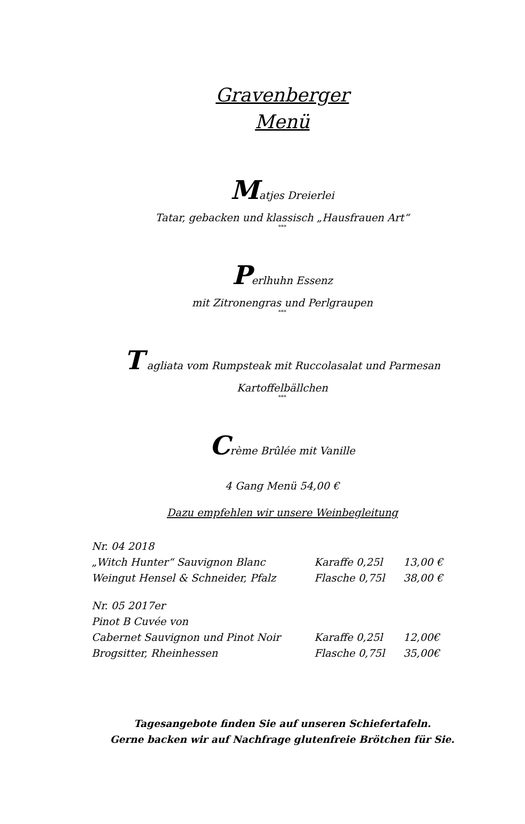Gravenberger
Menü
Matjes Dreierlei
Tatar, gebacken und klassisch „Hausfrauen Art“
***
Perlhuhn Essenz
mit Zitronengras und Perlgraupen
***
T agliata vom Rumpsteak mit Ruccolasalat und Parmesan
Kartoffelbällchen
***
Crème Brûlée mit Vanille
4 Gang Menü 54,00 €
Dazu empfehlen wir unsere Weinbegleitung
| Nr. 04 2018 | | |
| „Witch Hunter“ Sauvignon Blanc | Karaffe 0,25l | 13,00 € |
| Weingut Hensel & Schneider, Pfalz | Flasche 0,75l | 38,00 € |
| Nr. 05 2017er | | |
| Pinot B Cuvée von | | |
| Cabernet Sauvignon und Pinot Noir | Karaffe 0,25l | 12,00€ |
| Brogsitter, Rheinhessen | Flasche 0,75l | 35,00€ |
Tagesangebote finden Sie auf unseren Schiefertafeln.
Gerne backen wir auf Nachfrage glutenfreie Brötchen für Sie.